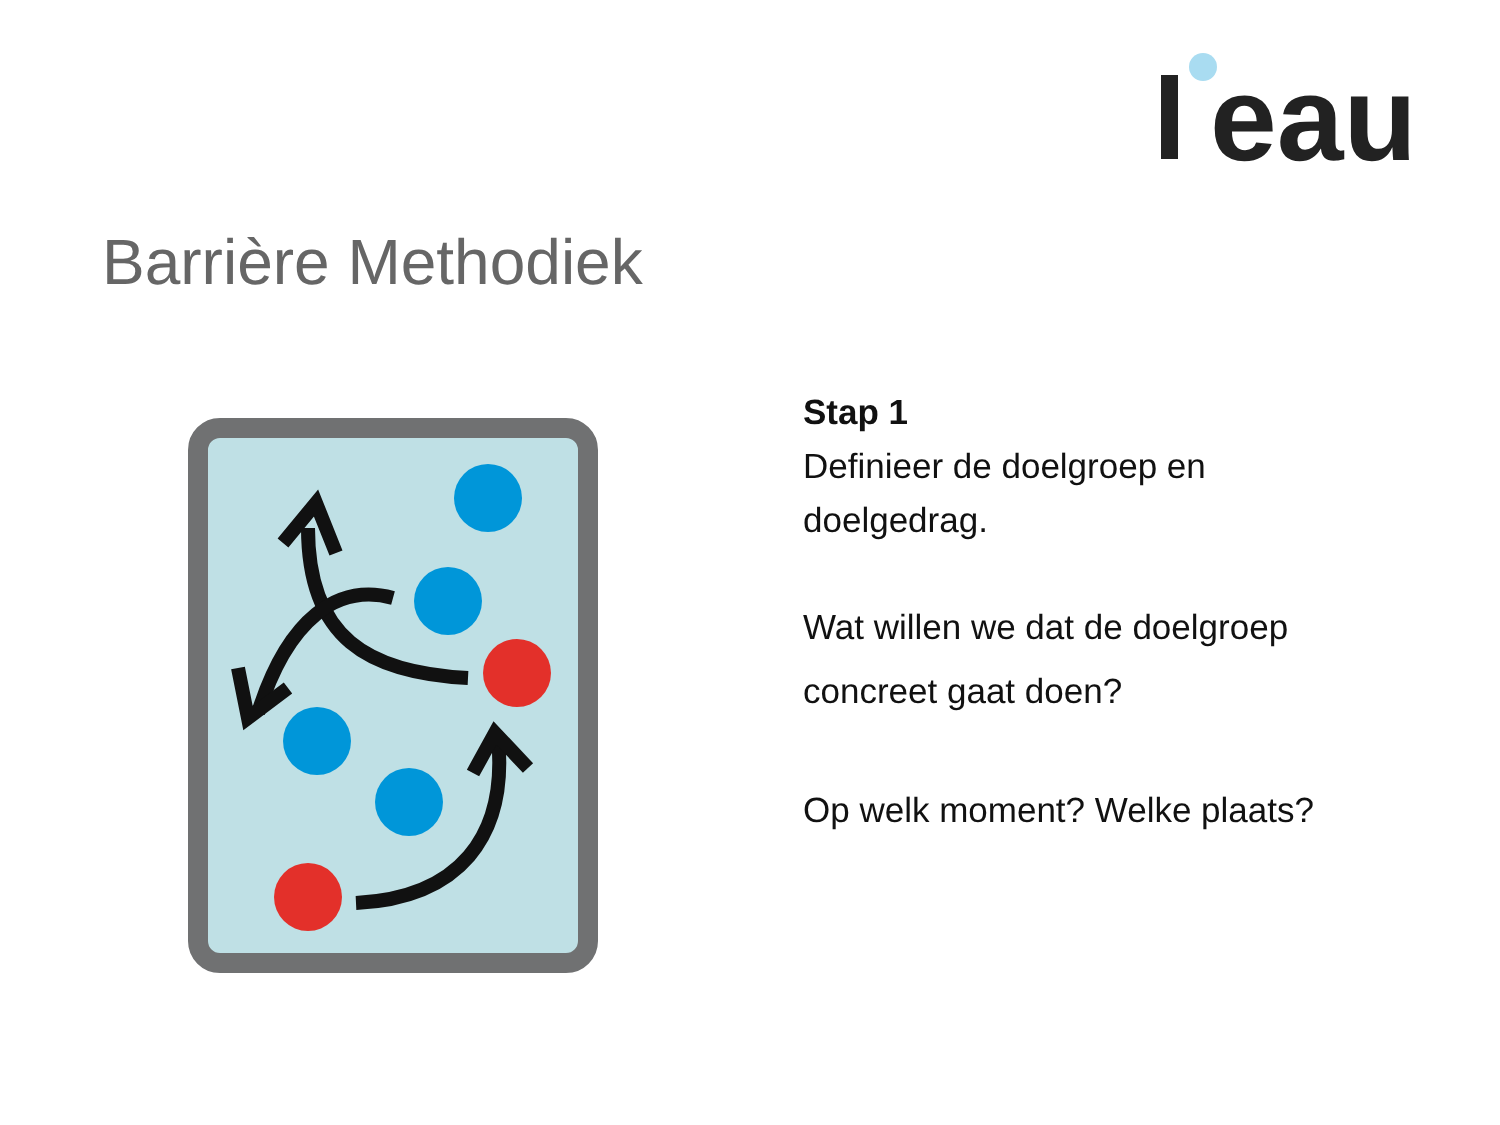eau
Barrière Methodiek
Stap 1
Definieer de doelgroep en
doelgedrag.
Wat willen we dat de doelgroep
concreet gaat doen?
Op welk moment? Welke plaats?